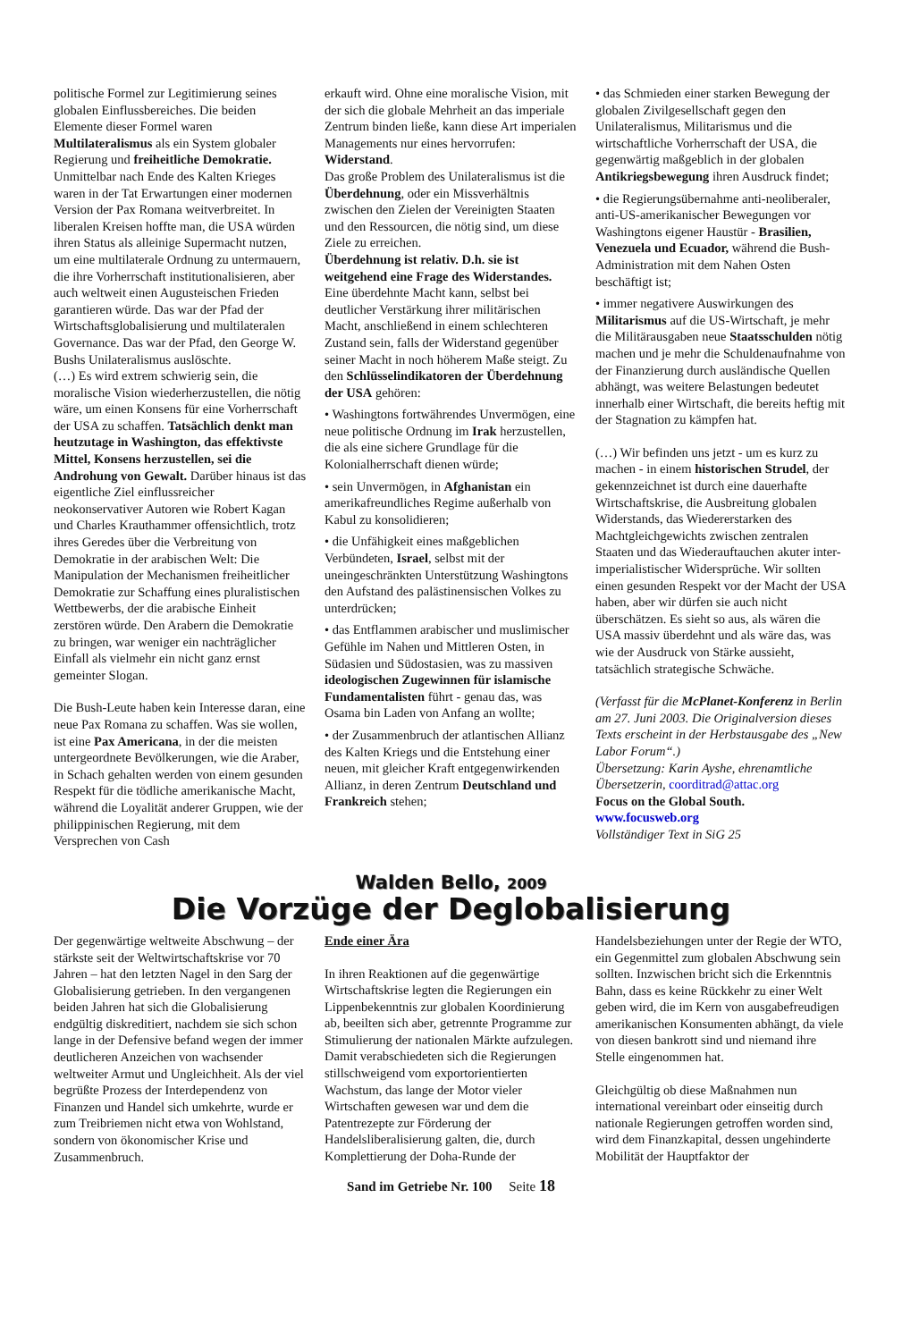politische Formel zur Legitimierung seines globalen Einflussbereiches. Die beiden Elemente dieser Formel waren Multilateralismus als ein System globaler Regierung und freiheitliche Demokratie. Unmittelbar nach Ende des Kalten Krieges waren in der Tat Erwartungen einer modernen Version der Pax Romana weitverbreitet. In liberalen Kreisen hoffte man, die USA würden ihren Status als alleinige Supermacht nutzen, um eine multilaterale Ordnung zu untermauern, die ihre Vorherrschaft institutionalisieren, aber auch weltweit einen Augusteischen Frieden garantieren würde. Das war der Pfad der Wirtschaftsglobalisierung und multilateralen Governance. Das war der Pfad, den George W. Bushs Unilateralismus auslöschte.
(…) Es wird extrem schwierig sein, die moralische Vision wiederherzustellen, die nötig wäre, um einen Konsens für eine Vorherrschaft der USA zu schaffen. Tatsächlich denkt man heutzutage in Washington, das effektivste Mittel, Konsens herzustellen, sei die Androhung von Gewalt. Darüber hinaus ist das eigentliche Ziel einflussreicher neokonservativer Autoren wie Robert Kagan und Charles Krauthammer offensichtlich, trotz ihres Geredes über die Verbreitung von Demokratie in der arabischen Welt: Die Manipulation der Mechanismen freiheitlicher Demokratie zur Schaffung eines pluralistischen Wettbewerbs, der die arabische Einheit zerstören würde. Den Arabern die Demokratie zu bringen, war weniger ein nachträglicher Einfall als vielmehr ein nicht ganz ernst gemeinter Slogan.
Die Bush-Leute haben kein Interesse daran, eine neue Pax Romana zu schaffen. Was sie wollen, ist eine Pax Americana, in der die meisten untergeordnete Bevölkerungen, wie die Araber, in Schach gehalten werden von einem gesunden Respekt für die tödliche amerikanische Macht, während die Loyalität anderer Gruppen, wie der philippinischen Regierung, mit dem Versprechen von Cash
erkauft wird. Ohne eine moralische Vision, mit der sich die globale Mehrheit an das imperiale Zentrum binden ließe, kann diese Art imperialen Managements nur eines hervorrufen: Widerstand.
Das große Problem des Unilateralismus ist die Überdehnung, oder ein Missverhältnis zwischen den Zielen der Vereinigten Staaten und den Ressourcen, die nötig sind, um diese Ziele zu erreichen.
Überdehnung ist relativ. D.h. sie ist weitgehend eine Frage des Widerstandes. Eine überdehnte Macht kann, selbst bei deutlicher Verstärkung ihrer militärischen Macht, anschließend in einem schlechteren Zustand sein, falls der Widerstand gegenüber seiner Macht in noch höherem Maße steigt. Zu den Schlüsselindikatoren der Überdehnung der USA gehören:
• Washingtons fortwährendes Unvermögen, eine neue politische Ordnung im Irak herzustellen, die als eine sichere Grundlage für die Kolonialherrschaft dienen würde;
• sein Unvermögen, in Afghanistan ein amerikafreundliches Regime außerhalb von Kabul zu konsolidieren;
• die Unfähigkeit eines maßgeblichen Verbündeten, Israel, selbst mit der uneingeschränkten Unterstützung Washingtons den Aufstand des palästinensischen Volkes zu unterdrücken;
• das Entflammen arabischer und muslimischer Gefühle im Nahen und Mittleren Osten, in Südasien und Südostasien, was zu massiven ideologischen Zugewinnen für islamische Fundamentalisten führt - genau das, was Osama bin Laden von Anfang an wollte;
• der Zusammenbruch der atlantischen Allianz des Kalten Kriegs und die Entstehung einer neuen, mit gleicher Kraft entgegenwirkenden Allianz, in deren Zentrum Deutschland und Frankreich stehen;
• das Schmieden einer starken Bewegung der globalen Zivilgesellschaft gegen den Unilateralismus, Militarismus und die wirtschaftliche Vorherrschaft der USA, die gegenwärtig maßgeblich in der globalen Antikriegsbewegung ihren Ausdruck findet;
• die Regierungsübernahme anti-neoliberaler, anti-US-amerikanischer Bewegungen vor Washingtons eigener Haustür - Brasilien, Venezuela und Ecuador, während die Bush-Administration mit dem Nahen Osten beschäftigt ist;
• immer negativere Auswirkungen des Militarismus auf die US-Wirtschaft, je mehr die Militärausgaben neue Staatsschulden nötig machen und je mehr die Schuldenaufnahme von der Finanzierung durch ausländische Quellen abhängt, was weitere Belastungen bedeutet innerhalb einer Wirtschaft, die bereits heftig mit der Stagnation zu kämpfen hat.
(…) Wir befinden uns jetzt - um es kurz zu machen - in einem historischen Strudel, der gekennzeichnet ist durch eine dauerhafte Wirtschaftskrise, die Ausbreitung globalen Widerstands, das Wiedererstarken des Machtgleichgewichts zwischen zentralen Staaten und das Wiederauftauchen akuter inter-imperialistischer Widersprüche. Wir sollten einen gesunden Respekt vor der Macht der USA haben, aber wir dürfen sie auch nicht überschätzen. Es sieht so aus, als wären die USA massiv überdehnt und als wäre das, was wie der Ausdruck von Stärke aussieht, tatsächlich strategische Schwäche.
(Verfasst für die McPlanet-Konferenz in Berlin am 27. Juni 2003. Die Originalversion dieses Texts erscheint in der Herbstausgabe des „New Labor Forum“.)
Übersetzung: Karin Ayshe, ehrenamtliche Übersetzerin, coorditrad@attac.org
Focus on the Global South.
www.focusweb.org
Vollständiger Text in SiG 25
Walden Bello, 2009
Die Vorzüge der Deglobalisierung
Der gegenwärtige weltweite Abschwung – der stärkste seit der Weltwirtschaftskrise vor 70 Jahren – hat den letzten Nagel in den Sarg der Globalisierung getrieben. In den vergangenen beiden Jahren hat sich die Globalisierung endgültig diskreditiert, nachdem sie sich schon lange in der Defensive befand wegen der immer deutlicheren Anzeichen von wachsender weltweiter Armut und Ungleichheit. Als der viel begrüßte Prozess der Interdependenz von Finanzen und Handel sich umkehrte, wurde er zum Treibriemen nicht etwa von Wohlstand, sondern von ökonomischer Krise und Zusammenbruch.
Ende einer Ära
In ihren Reaktionen auf die gegenwärtige Wirtschaftskrise legten die Regierungen ein Lippenbekenntnis zur globalen Koordinierung ab, beeilten sich aber, getrennte Programme zur Stimulierung der nationalen Märkte aufzulegen. Damit verabschiedeten sich die Regierungen stillschweigend vom exportorientierten Wachstum, das lange der Motor vieler Wirtschaften gewesen war und dem die Patentrezepte zur Förderung der Handelsliberalisierung galten, die, durch Komplettierung der Doha-Runde der
Handelsbeziehungen unter der Regie der WTO, ein Gegenmittel zum globalen Abschwung sein sollten. Inzwischen bricht sich die Erkenntnis Bahn, dass es keine Rückkehr zu einer Welt geben wird, die im Kern von ausgabefreudigen amerikanischen Konsumenten abhängt, da viele von diesen bankrott sind und niemand ihre Stelle eingenommen hat.
Gleichgültig ob diese Maßnahmen nun international vereinbart oder einseitig durch nationale Regierungen getroffen worden sind, wird dem Finanzkapital, dessen ungehinderte Mobilität der Hauptfaktor der
Sand im Getriebe Nr. 100 Seite 18